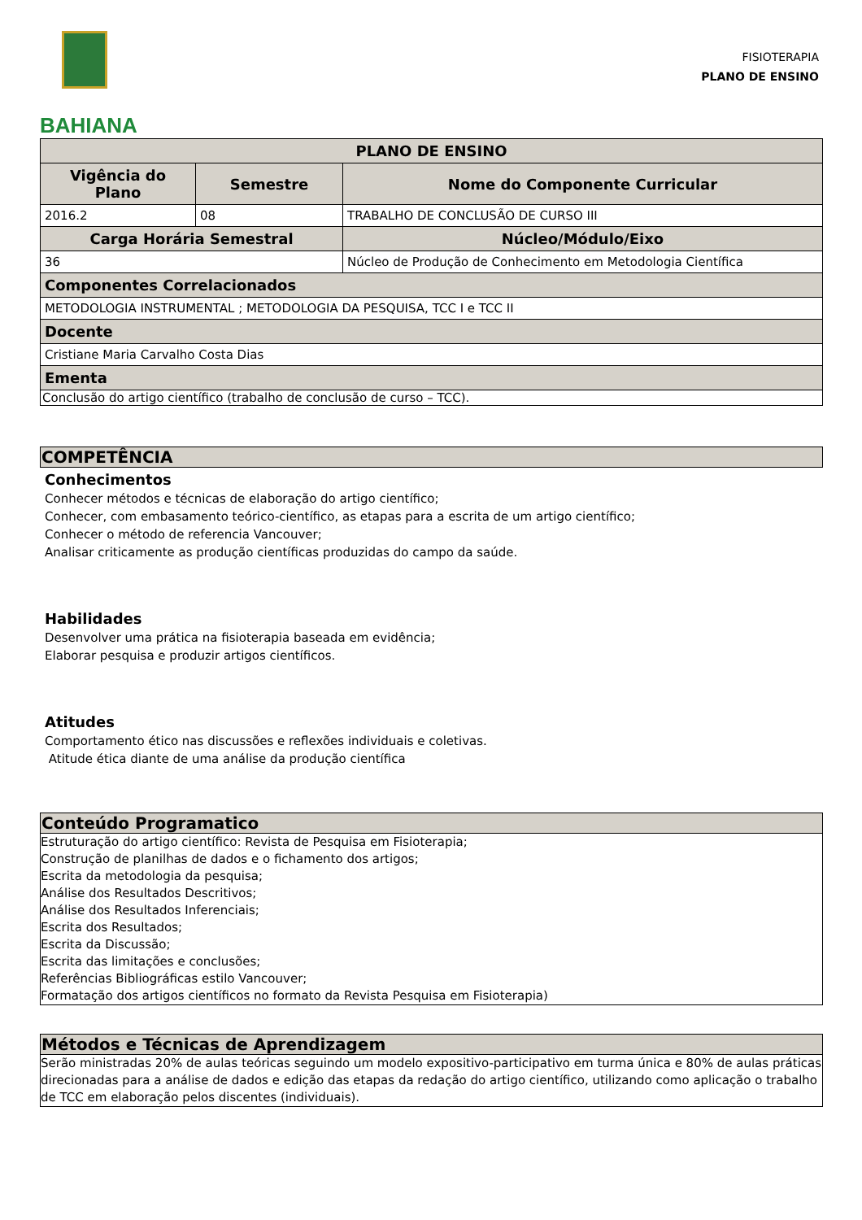BAHIANA
FISIOTERAPIA
PLANO DE ENSINO
| PLANO DE ENSINO | | |
| --- | --- | --- |
| Vigência do Plano | Semestre | Nome do Componente Curricular |
| 2016.2 | 08 | TRABALHO DE CONCLUSÃO DE CURSO III |
| Carga Horária Semestral | | Núcleo/Módulo/Eixo |
| 36 | | Núcleo de Produção de Conhecimento em Metodologia Científica |
| Componentes Correlacionados | | |
| METODOLOGIA INSTRUMENTAL ; METODOLOGIA DA PESQUISA, TCC I e TCC II | | |
| Docente | | |
| Cristiane Maria Carvalho Costa Dias | | |
| Ementa | | |
| Conclusão do artigo científico (trabalho de conclusão de curso – TCC). | | |
COMPETÊNCIA
Conhecimentos
Conhecer métodos e técnicas de elaboração do artigo científico;
Conhecer, com embasamento teórico-científico, as etapas para a escrita de um artigo científico;
Conhecer o método de referencia Vancouver;
Analisar criticamente as produção científicas produzidas do campo da saúde.
Habilidades
Desenvolver uma prática na fisioterapia baseada em evidência;
Elaborar pesquisa e produzir artigos científicos.
Atitudes
Comportamento ético nas discussões e reflexões individuais e coletivas.
Atitude ética diante de uma análise da produção científica
Conteúdo Programatico
Estruturação do artigo científico: Revista de Pesquisa em Fisioterapia;
Construção de planilhas de dados e o fichamento dos artigos;
Escrita da metodologia da pesquisa;
Análise dos Resultados Descritivos;
Análise dos Resultados Inferenciais;
Escrita dos Resultados;
Escrita da Discussão;
Escrita das limitações e conclusões;
Referências Bibliográficas estilo Vancouver;
Formatação dos artigos científicos no formato da Revista Pesquisa em Fisioterapia)
Métodos e Técnicas de Aprendizagem
Serão ministradas 20% de aulas teóricas seguindo um modelo expositivo-participativo em turma única e 80% de aulas práticas direcionadas para a análise de dados e edição das etapas da redação do artigo científico, utilizando como aplicação o trabalho de TCC em elaboração pelos discentes (individuais).